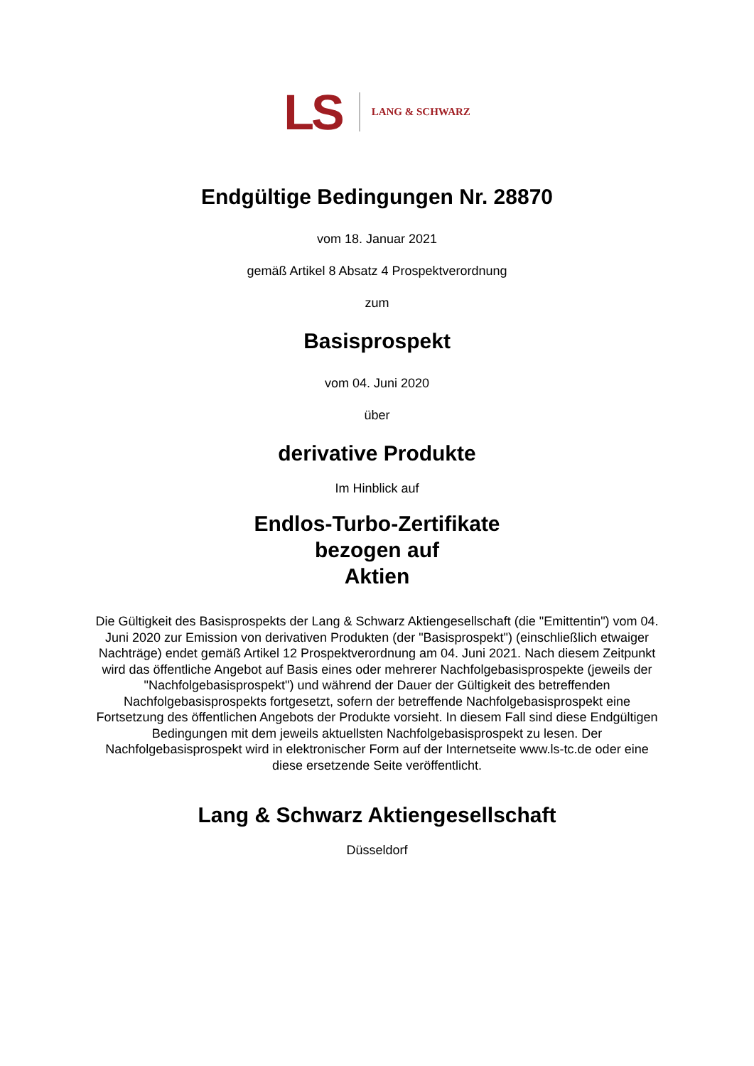LS LANG & SCHWARZ
Endgültige Bedingungen Nr. 28870
vom 18. Januar 2021
gemäß Artikel 8 Absatz 4 Prospektverordnung
zum
Basisprospekt
vom 04. Juni 2020
über
derivative Produkte
Im Hinblick auf
Endlos-Turbo-Zertifikate
bezogen auf
Aktien
Die Gültigkeit des Basisprospekts der Lang & Schwarz Aktiengesellschaft (die "Emittentin") vom 04. Juni 2020 zur Emission von derivativen Produkten (der "Basisprospekt") (einschließlich etwaiger Nachträge) endet gemäß Artikel 12 Prospektverordnung am 04. Juni 2021. Nach diesem Zeitpunkt wird das öffentliche Angebot auf Basis eines oder mehrerer Nachfolgebasisprospekte (jeweils der "Nachfolgebasisprospekt") und während der Dauer der Gültigkeit des betreffenden Nachfolgebasisprospekts fortgesetzt, sofern der betreffende Nachfolgebasisprospekt eine Fortsetzung des öffentlichen Angebots der Produkte vorsieht. In diesem Fall sind diese Endgültigen Bedingungen mit dem jeweils aktuellsten Nachfolgebasisprospekt zu lesen. Der Nachfolgebasisprospekt wird in elektronischer Form auf der Internetseite www.ls-tc.de oder eine diese ersetzende Seite veröffentlicht.
Lang & Schwarz Aktiengesellschaft
Düsseldorf